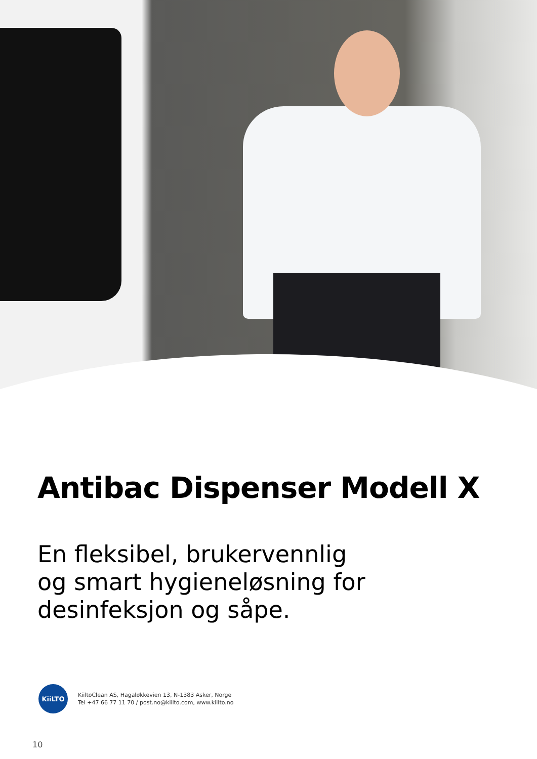Antibac Dispenser Modell X
En fleksibel, brukervennlig
og smart hygieneløsning for
desinfeksjon og såpe.
KiiLTO
KiiltoClean AS, Hagaløkkevien 13, N-1383 Asker, Norge
Tel +47 66 77 11 70 / post.no@kiilto.com, www.kiilto.no
10